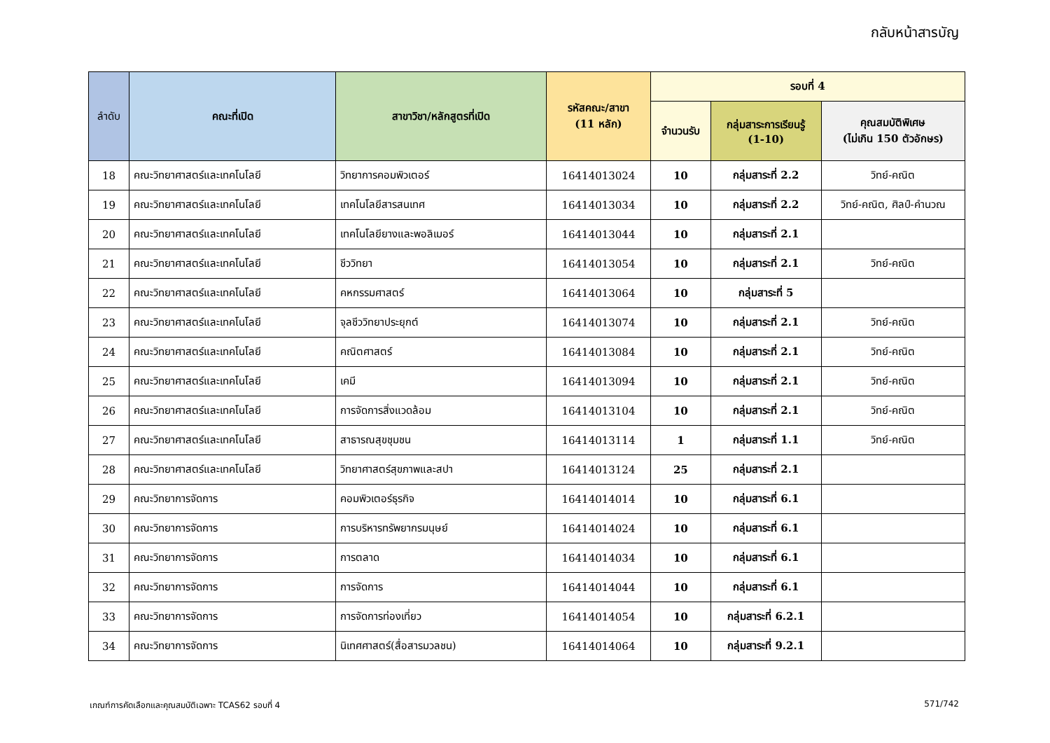กลับหน้าสารบัญ
| ลำดับ | คณะที่เปิด | สาขาวิชา/หลักสูตรที่เปิด | รหัสคณะ/สาขา (11 หลัก) | รอบที่ 4 | | |
| --- | --- | --- | --- | --- | --- | --- |
| | | | | จำนวนรับ | กลุ่มสาระการเรียนรู้ (1-10) | คุณสมบัติพิเศษ (ไม่เกิน 150 ตัวอักษร) |
| 18 | คณะวิทยาศาสตร์และเทคโนโลยี | วิทยาการคอมพิวเตอร์ | 16414013024 | 10 | กลุ่มสาระที่ 2.2 | วิทย์-คณิต |
| 19 | คณะวิทยาศาสตร์และเทคโนโลยี | เทคโนโลยีสารสนเทศ | 16414013034 | 10 | กลุ่มสาระที่ 2.2 | วิทย์-คณิต, ศิลป์-คำนวณ |
| 20 | คณะวิทยาศาสตร์และเทคโนโลยี | เทคโนโลยียางและพอลิเมอร์ | 16414013044 | 10 | กลุ่มสาระที่ 2.1 | |
| 21 | คณะวิทยาศาสตร์และเทคโนโลยี | ชีววิทยา | 16414013054 | 10 | กลุ่มสาระที่ 2.1 | วิทย์-คณิต |
| 22 | คณะวิทยาศาสตร์และเทคโนโลยี | คหกรรมศาสตร์ | 16414013064 | 10 | กลุ่มสาระที่ 5 | |
| 23 | คณะวิทยาศาสตร์และเทคโนโลยี | จุลชีววิทยาประยุกต์ | 16414013074 | 10 | กลุ่มสาระที่ 2.1 | วิทย์-คณิต |
| 24 | คณะวิทยาศาสตร์และเทคโนโลยี | คณิตศาสตร์ | 16414013084 | 10 | กลุ่มสาระที่ 2.1 | วิทย์-คณิต |
| 25 | คณะวิทยาศาสตร์และเทคโนโลยี | เคมี | 16414013094 | 10 | กลุ่มสาระที่ 2.1 | วิทย์-คณิต |
| 26 | คณะวิทยาศาสตร์และเทคโนโลยี | การจัดการสิ่งแวดล้อม | 16414013104 | 10 | กลุ่มสาระที่ 2.1 | วิทย์-คณิต |
| 27 | คณะวิทยาศาสตร์และเทคโนโลยี | สาธารณสุขชุมชน | 16414013114 | 1 | กลุ่มสาระที่ 1.1 | วิทย์-คณิต |
| 28 | คณะวิทยาศาสตร์และเทคโนโลยี | วิทยาศาสตร์สุขภาพและสปา | 16414013124 | 25 | กลุ่มสาระที่ 2.1 | |
| 29 | คณะวิทยาการจัดการ | คอมพิวเตอร์ธุรกิจ | 16414014014 | 10 | กลุ่มสาระที่ 6.1 | |
| 30 | คณะวิทยาการจัดการ | การบริหารทรัพยากรมนุษย์ | 16414014024 | 10 | กลุ่มสาระที่ 6.1 | |
| 31 | คณะวิทยาการจัดการ | การตลาด | 16414014034 | 10 | กลุ่มสาระที่ 6.1 | |
| 32 | คณะวิทยาการจัดการ | การจัดการ | 16414014044 | 10 | กลุ่มสาระที่ 6.1 | |
| 33 | คณะวิทยาการจัดการ | การจัดการท่องเที่ยว | 16414014054 | 10 | กลุ่มสาระที่ 6.2.1 | |
| 34 | คณะวิทยาการจัดการ | นิเทศศาสตร์(สื่อสารมวลชน) | 16414014064 | 10 | กลุ่มสาระที่ 9.2.1 | |
เกณฑ์การคัดเลือกและคุณสมบัติเฉพาะ TCAS62 รอบที่ 4 571/742